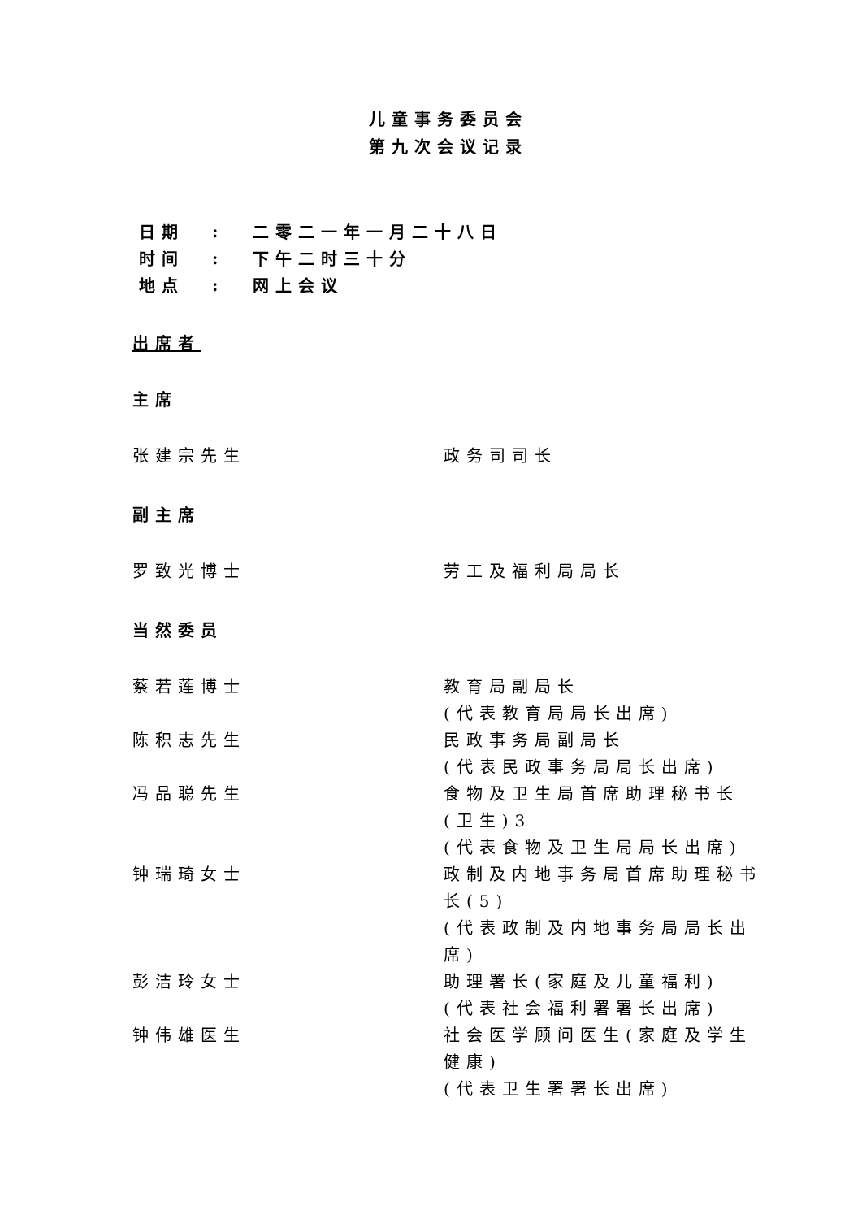儿童事务委员会
第九次会议记录
| 日期 | : | 二零二一年一月二十八日 |
| 时间 | : | 下午二时三十分 |
| 地点 | : | 网上会议 |
出席者
主席
张建宗先生 政务司司长
副主席
罗致光博士 劳工及福利局局长
当然委员
蔡若莲博士 教育局副局长
(代表教育局局长出席)
陈积志先生 民政事务局副局长
(代表民政事务局局长出席)
冯品聪先生 食物及卫生局首席助理秘书长(卫生)3
(代表食物及卫生局局长出席)
钟瑞琦女士 政制及内地事务局首席助理秘书长(5)
(代表政制及内地事务局局长出席)
彭洁玲女士 助理署长(家庭及儿童福利)
(代表社会福利署署长出席)
钟伟雄医生 社会医学顾问医生(家庭及学生健康)
(代表卫生署署长出席)